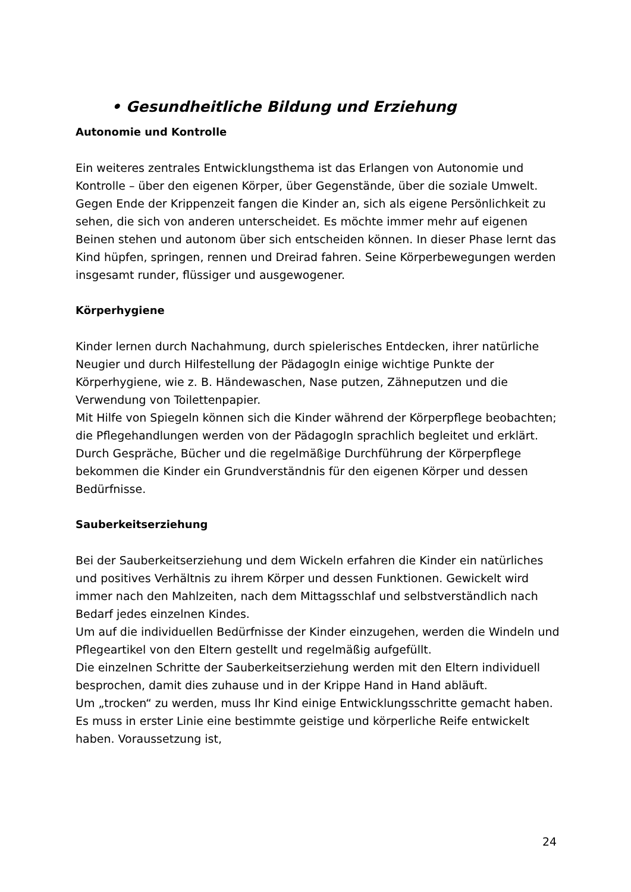• Gesundheitliche Bildung und Erziehung
Autonomie und Kontrolle
Ein weiteres zentrales Entwicklungsthema ist das Erlangen von Autonomie und Kontrolle – über den eigenen Körper, über Gegenstände, über die soziale Umwelt. Gegen Ende der Krippenzeit fangen die Kinder an, sich als eigene Persönlichkeit zu sehen, die sich von anderen unterscheidet. Es möchte immer mehr auf eigenen Beinen stehen und autonom über sich entscheiden können. In dieser Phase lernt das Kind hüpfen, springen, rennen und Dreirad fahren. Seine Körperbewegungen werden insgesamt runder, flüssiger und ausgewogener.
Körperhygiene
Kinder lernen durch Nachahmung, durch spielerisches Entdecken, ihrer natürliche Neugier und durch Hilfestellung der PädagogIn einige wichtige Punkte der Körperhygiene, wie z. B. Händewaschen, Nase putzen, Zähneputzen und die Verwendung von Toilettenpapier.
Mit Hilfe von Spiegeln können sich die Kinder während der Körperpflege beobachten; die Pflegehandlungen werden von der PädagogIn sprachlich begleitet und erklärt. Durch Gespräche, Bücher und die regelmäßige Durchführung der Körperpflege bekommen die Kinder ein Grundverständnis für den eigenen Körper und dessen Bedürfnisse.
Sauberkeitserziehung
Bei der Sauberkeitserziehung und dem Wickeln erfahren die Kinder ein natürliches und positives Verhältnis zu ihrem Körper und dessen Funktionen. Gewickelt wird immer nach den Mahlzeiten, nach dem Mittagsschlaf und selbstverständlich nach Bedarf jedes einzelnen Kindes.
Um auf die individuellen Bedürfnisse der Kinder einzugehen, werden die Windeln und Pflegeartikel von den Eltern gestellt und regelmäßig aufgefüllt.
Die einzelnen Schritte der Sauberkeitserziehung werden mit den Eltern individuell besprochen, damit dies zuhause und in der Krippe Hand in Hand abläuft.
Um „trocken“ zu werden, muss Ihr Kind einige Entwicklungsschritte gemacht haben.
Es muss in erster Linie eine bestimmte geistige und körperliche Reife entwickelt haben. Voraussetzung ist,
24